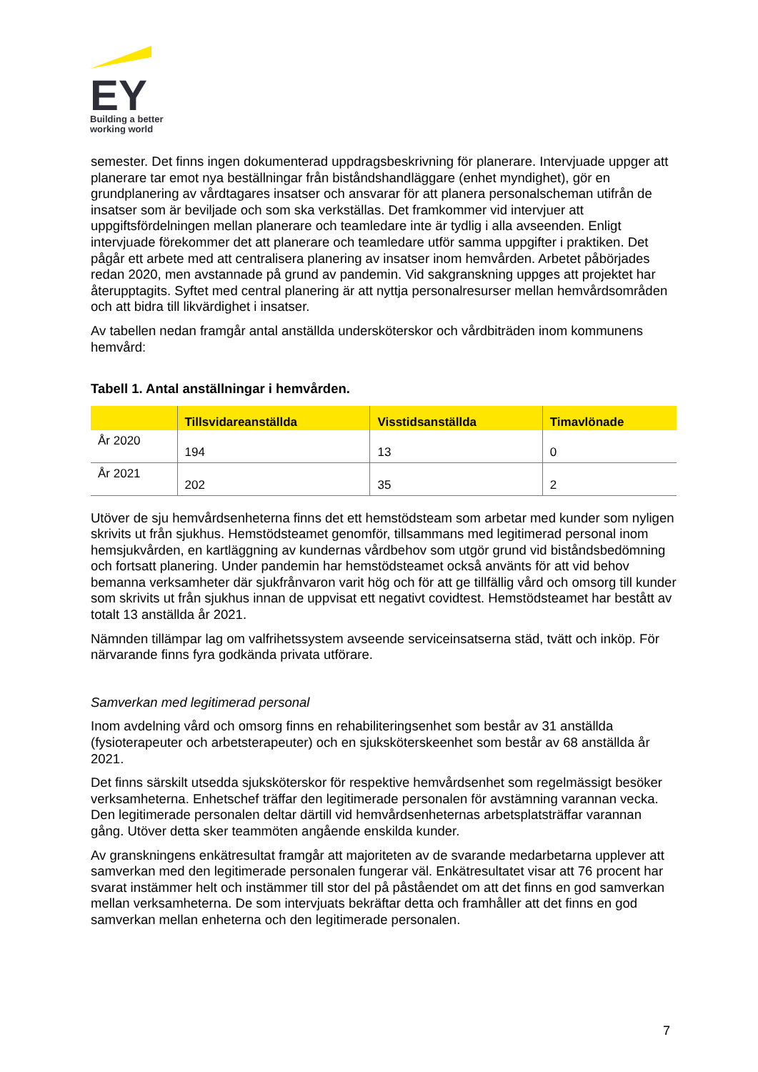EY
Building a better
working world
semester. Det finns ingen dokumenterad uppdragsbeskrivning för planerare. Intervjuade uppger att planerare tar emot nya beställningar från biståndshandläggare (enhet myndighet), gör en grundplanering av vårdtagares insatser och ansvarar för att planera personalscheman utifrån de insatser som är beviljade och som ska verkställas. Det framkommer vid intervjuer att uppgiftsfördelningen mellan planerare och teamledare inte är tydlig i alla avseenden. Enligt intervjuade förekommer det att planerare och teamledare utför samma uppgifter i praktiken. Det pågår ett arbete med att centralisera planering av insatser inom hemvården. Arbetet påbörjades redan 2020, men avstannade på grund av pandemin. Vid sakgranskning uppges att projektet har återupptagits. Syftet med central planering är att nyttja personalresurser mellan hemvårdsområden och att bidra till likvärdighet i insatser.
Av tabellen nedan framgår antal anställda undersköterskor och vårdbiträden inom kommunens hemvård:
Tabell 1. Antal anställningar i hemvården.
| | Tillsvidareanställda | Visstidsanställda | Timavlönade |
| --- | --- | --- | --- |
| År 2020 | 194 | 13 | 0 |
| År 2021 | 202 | 35 | 2 |
Utöver de sju hemvårdsenheterna finns det ett hemstödsteam som arbetar med kunder som nyligen skrivits ut från sjukhus. Hemstödsteamet genomför, tillsammans med legitimerad personal inom hemsjukvården, en kartläggning av kundernas vårdbehov som utgör grund vid biståndsbedömning och fortsatt planering. Under pandemin har hemstödsteamet också använts för att vid behov bemanna verksamheter där sjukfrånvaron varit hög och för att ge tillfällig vård och omsorg till kunder som skrivits ut från sjukhus innan de uppvisat ett negativt covidtest. Hemstödsteamet har bestått av totalt 13 anställda år 2021.
Nämnden tillämpar lag om valfrihetssystem avseende serviceinsatserna städ, tvätt och inköp. För närvarande finns fyra godkända privata utförare.
Samverkan med legitimerad personal
Inom avdelning vård och omsorg finns en rehabiliteringsenhet som består av 31 anställda (fysioterapeuter och arbetsterapeuter) och en sjuksköterskeenhet som består av 68 anställda år 2021.
Det finns särskilt utsedda sjuksköterskor för respektive hemvårdsenhet som regelmässigt besöker verksamheterna. Enhetschef träffar den legitimerade personalen för avstämning varannan vecka. Den legitimerade personalen deltar därtill vid hemvårdsenheternas arbetsplatsträffar varannan gång. Utöver detta sker teammöten angående enskilda kunder.
Av granskningens enkätresultat framgår att majoriteten av de svarande medarbetarna upplever att samverkan med den legitimerade personalen fungerar väl. Enkätresultatet visar att 76 procent har svarat instämmer helt och instämmer till stor del på påståendet om att det finns en god samverkan mellan verksamheterna. De som intervjuats bekräftar detta och framhåller att det finns en god samverkan mellan enheterna och den legitimerade personalen.
7